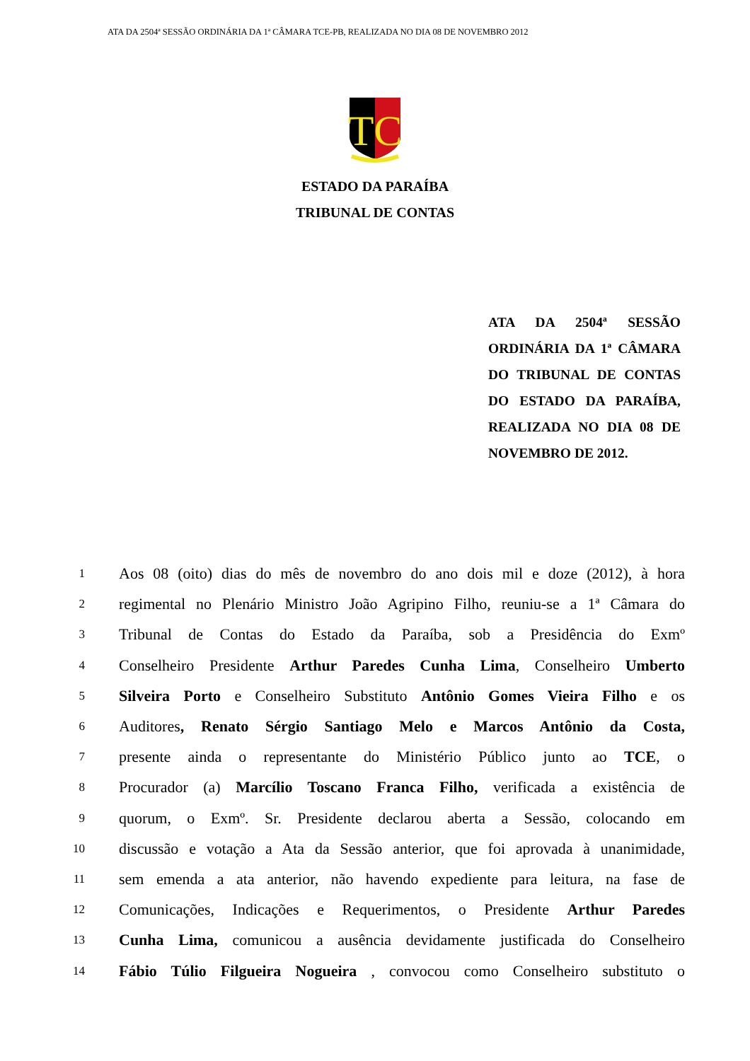ATA DA 2504ª SESSÃO ORDINÁRIA DA 1ª CÂMARA TCE-PB, REALIZADA NO DIA 08 DE NOVEMBRO 2012
TC
ESTADO DA PARAÍBA
TRIBUNAL DE CONTAS
ATA DA 2504ª SESSÃO ORDINÁRIA DA 1ª CÂMARA DO TRIBUNAL DE CONTAS DO ESTADO DA PARAÍBA, REALIZADA NO DIA 08 DE NOVEMBRO DE 2012.
1 Aos 08 (oito) dias do mês de novembro do ano dois mil e doze (2012), à hora
2 regimental no Plenário Ministro João Agripino Filho, reuniu-se a 1ª Câmara do
3 Tribunal de Contas do Estado da Paraíba, sob a Presidência do Exmº
4 Conselheiro Presidente Arthur Paredes Cunha Lima, Conselheiro Umberto
5 Silveira Porto e Conselheiro Substituto Antônio Gomes Vieira Filho e os
6 Auditores, Renato Sérgio Santiago Melo e Marcos Antônio da Costa,
7 presente ainda o representante do Ministério Público junto ao TCE, o
8 Procurador (a) Marcílio Toscano Franca Filho, verificada a existência de
9 quorum, o Exmº. Sr. Presidente declarou aberta a Sessão, colocando em
10 discussão e votação a Ata da Sessão anterior, que foi aprovada à unanimidade,
11 sem emenda a ata anterior, não havendo expediente para leitura, na fase de
12 Comunicações, Indicações e Requerimentos, o Presidente Arthur Paredes
13 Cunha Lima, comunicou a ausência devidamente justificada do Conselheiro
14 Fábio Túlio Filgueira Nogueira , convocou como Conselheiro substituto o